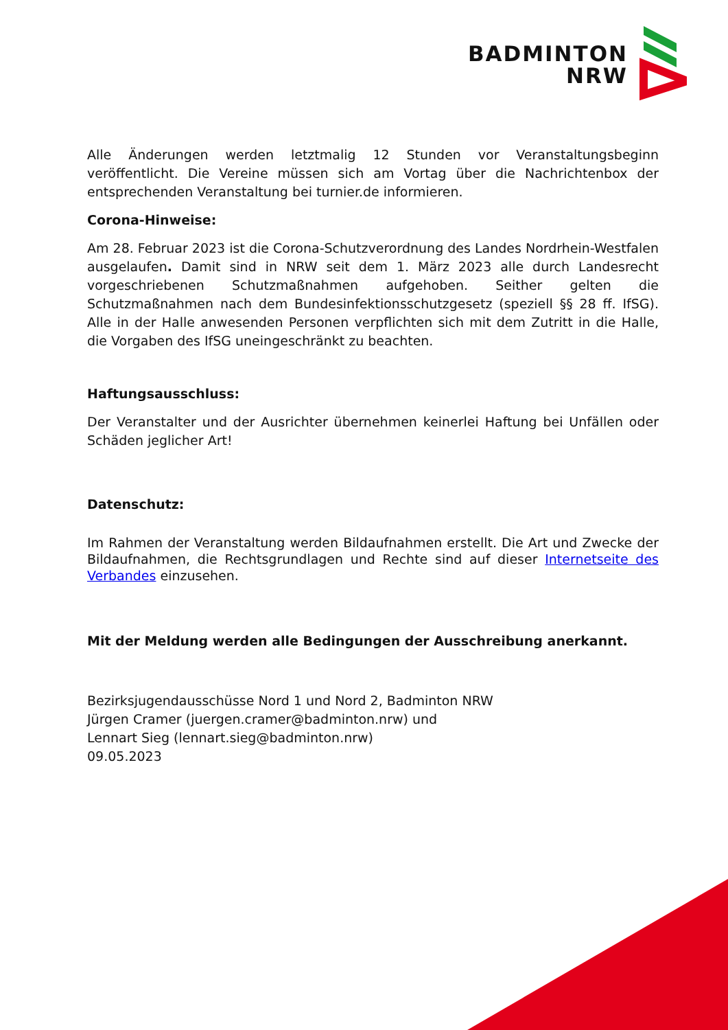BADMINTON
NRW
Alle Änderungen werden letztmalig 12 Stunden vor Veranstaltungsbeginn veröffentlicht. Die Vereine müssen sich am Vortag über die Nachrichtenbox der entsprechenden Veranstaltung bei turnier.de informieren.
Corona-Hinweise:
Am 28. Februar 2023 ist die Corona-Schutzverordnung des Landes Nordrhein-Westfalen ausgelaufen. Damit sind in NRW seit dem 1. März 2023 alle durch Landesrecht vorgeschriebenen Schutzmaßnahmen aufgehoben. Seither gelten die Schutzmaßnahmen nach dem Bundesinfektionsschutzgesetz (speziell §§ 28 ff. IfSG). Alle in der Halle anwesenden Personen verpflichten sich mit dem Zutritt in die Halle, die Vorgaben des IfSG uneingeschränkt zu beachten.
Haftungsausschluss:
Der Veranstalter und der Ausrichter übernehmen keinerlei Haftung bei Unfällen oder Schäden jeglicher Art!
Datenschutz:
Im Rahmen der Veranstaltung werden Bildaufnahmen erstellt. Die Art und Zwecke der Bildaufnahmen, die Rechtsgrundlagen und Rechte sind auf dieser Internetseite des Verbandes einzusehen.
Mit der Meldung werden alle Bedingungen der Ausschreibung anerkannt.
Bezirksjugendausschüsse Nord 1 und Nord 2, Badminton NRW
Jürgen Cramer (juergen.cramer@badminton.nrw) und
Lennart Sieg (lennart.sieg@badminton.nrw)
09.05.2023